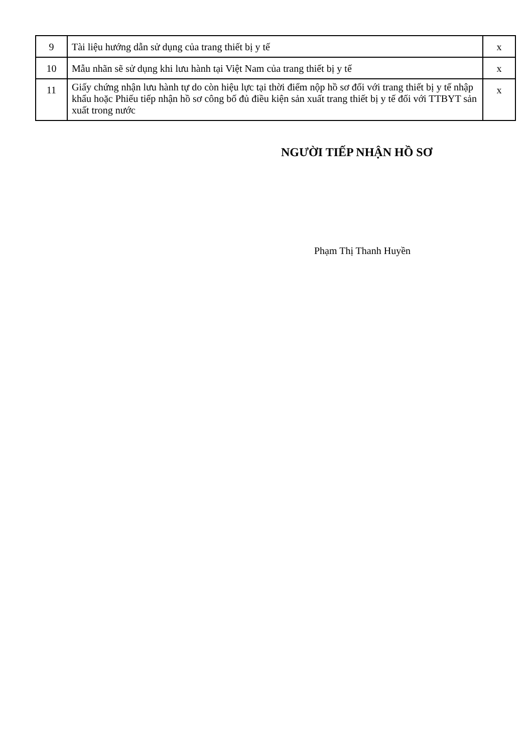| 9 | Tài liệu hướng dẫn sử dụng của trang thiết bị y tế | x |
| 10 | Mẫu nhãn sẽ sử dụng khi lưu hành tại Việt Nam của trang thiết bị y tế | x |
| 11 | Giấy chứng nhận lưu hành tự do còn hiệu lực tại thời điểm nộp hồ sơ đối với trang thiết bị y tế nhập khẩu hoặc Phiếu tiếp nhận hồ sơ công bố đủ điều kiện sản xuất trang thiết bị y tế đối với TTBYT sản xuất trong nước | x |
NGƯỜI TIẾP NHẬN HỒ SƠ
Phạm Thị Thanh Huyền